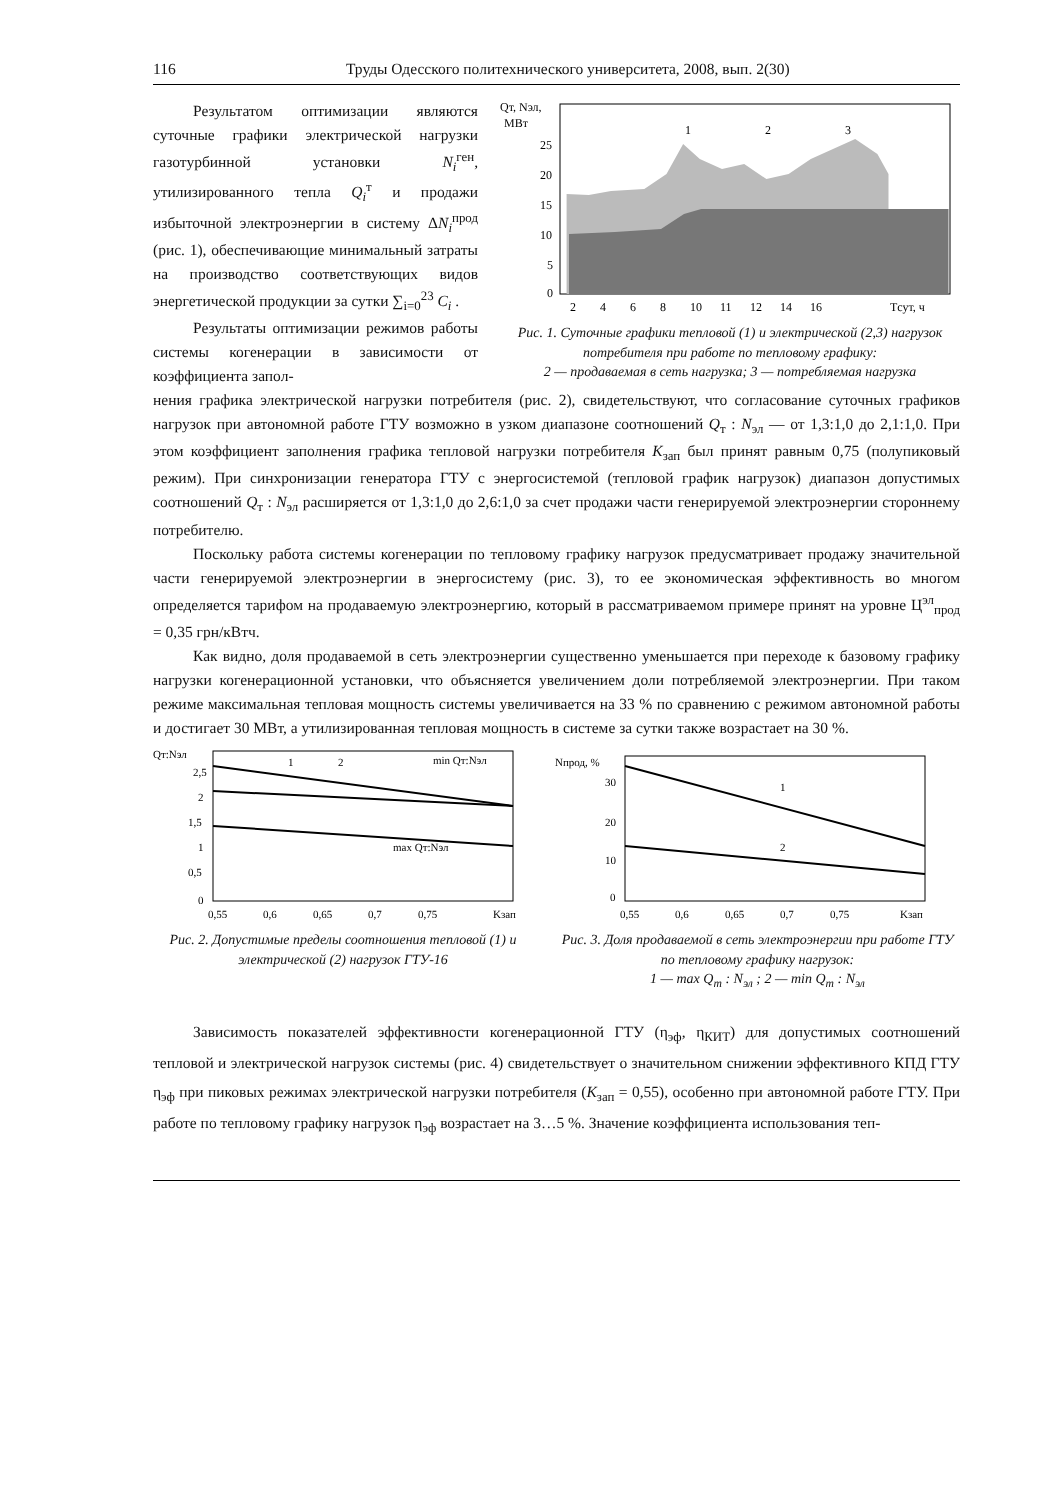116 Труды Одесского политехнического университета, 2008, вып. 2(30)
Результатом оптимизации являются суточные графики электрической нагрузки газотурбинной установки N<sub>i</sub><sup>ген</sup>, утилизированного тепла Q<sub>i</sub><sup>т</sup> и продажи избыточной электроэнергии в систему ΔN<sub>i</sub><sup>прод</sup> (рис. 1), обеспечивающие минимальный затраты на производство соответствующих видов энергетической продукции за сутки ∑<sub>i=0</sub><sup>23</sup> C<sub>i</sub> .
Результаты оптимизации режимов работы системы когенерации в зависимости от коэффициента запол-
Qт, Nэл,
МВт
25
20
15
10
5
0
2
4
6
8
10
11
12
14
16
Tсут, ч
1
2
3
Рис. 1. Суточные графики тепловой (1) и электрической (2,3) нагрузок потребителя при работе по тепловому графику:
2 — продаваемая в сеть нагрузка; 3 — потребляемая нагрузка
нения графика электрической нагрузки потребителя (рис. 2), свидетельствуют, что согласование суточных графиков нагрузок при автономной работе ГТУ возможно в узком диапазоне соотношений Q<sub>т</sub> : N<sub>эл</sub> — от 1,3:1,0 до 2,1:1,0. При этом коэффициент заполнения графика тепловой нагрузки потребителя K<sub>зап</sub> был принят равным 0,75 (полупиковый режим). При синхронизации генератора ГТУ с энергосистемой (тепловой график нагрузок) диапазон допустимых соотношений Q<sub>т</sub> : N<sub>эл</sub> расширяется от 1,3:1,0 до 2,6:1,0 за счет продажи части генерируемой электроэнергии стороннему потребителю.
Поскольку работа системы когенерации по тепловому графику нагрузок предусматривает продажу значительной части генерируемой электроэнергии в энергосистему (рис. 3), то ее экономическая эффективность во многом определяется тарифом на продаваемую электроэнергию, который в рассматриваемом примере принят на уровне Ц<sup>эл</sup><sub>прод</sub> = 0,35 грн/кВтч.
Как видно, доля продаваемой в сеть электроэнергии существенно уменьшается при переходе к базовому графику нагрузки когенерационной установки, что объясняется увеличением доли потребляемой электроэнергии. При таком режиме максимальная тепловая мощность системы увеличивается на 33 % по сравнению с режимом автономной работы и достигает 30 МВт, а утилизированная тепловая мощность в системе за сутки также возрастает на 30 %.
Qт:Nэл
2,5
2
1,5
1
0,5
0
1
2
min Qт:Nэл
max Qт:Nэл
0,55
0,6
0,65
0,7
0,75
Kзап
Рис. 2. Допустимые пределы соотношения тепловой (1) и электрической (2) нагрузок ГТУ-16
Nпрод, %
30
20
10
0
1
2
0,55
0,6
0,65
0,7
0,75
Kзап
Рис. 3. Доля продаваемой в сеть электроэнергии при работе ГТУ по тепловому графику нагрузок:
1 — max Q<sub>т</sub> : N<sub>эл</sub> ; 2 — min Q<sub>т</sub> : N<sub>эл</sub>
Зависимость показателей эффективности когенерационной ГТУ (η<sub>эф</sub>, η<sub>КИТ</sub>) для допустимых соотношений тепловой и электрической нагрузок системы (рис. 4) свидетельствует о значительном снижении эффективного КПД ГТУ η<sub>эф</sub> при пиковых режимах электрической нагрузки потребителя (K<sub>зап</sub> = 0,55), особенно при автономной работе ГТУ. При работе по тепловому графику нагрузок η<sub>эф</sub> возрастает на 3…5 %. Значение коэффициента использования теп-